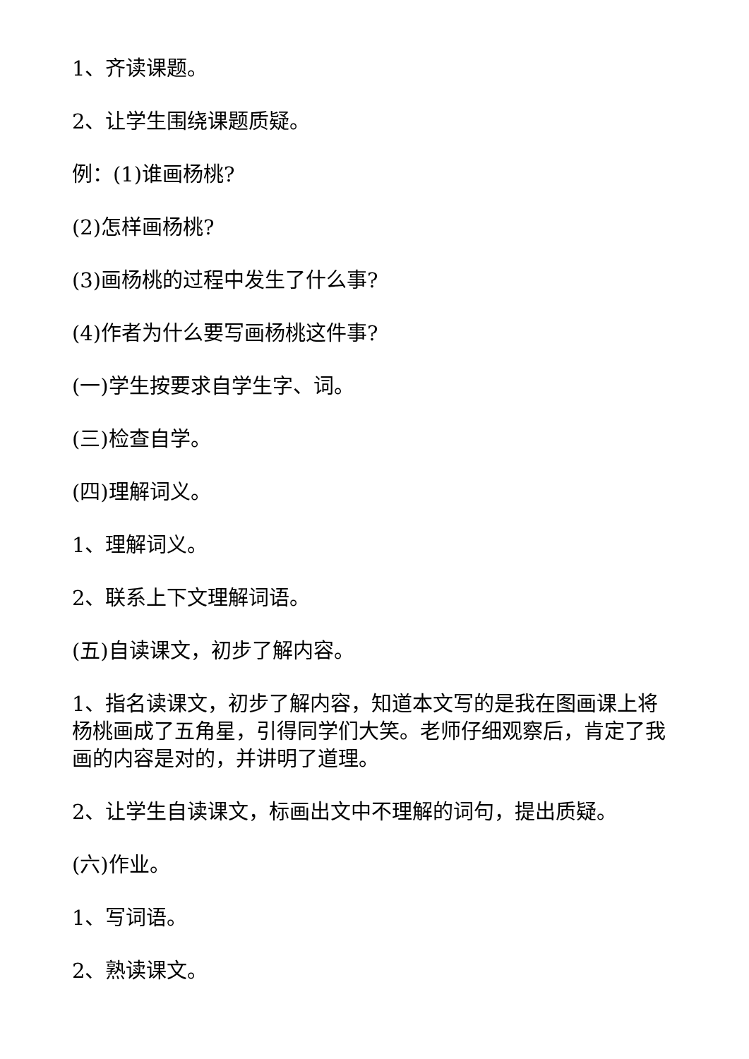1、齐读课题。
2、让学生围绕课题质疑。
例：(1)谁画杨桃?
(2)怎样画杨桃?
(3)画杨桃的过程中发生了什么事?
(4)作者为什么要写画杨桃这件事?
(一)学生按要求自学生字、词。
(三)检查自学。
(四)理解词义。
1、理解词义。
2、联系上下文理解词语。
(五)自读课文，初步了解内容。
1、指名读课文，初步了解内容，知道本文写的是我在图画课上将杨桃画成了五角星，引得同学们大笑。老师仔细观察后，肯定了我画的内容是对的，并讲明了道理。
2、让学生自读课文，标画出文中不理解的词句，提出质疑。
(六)作业。
1、写词语。
2、熟读课文。